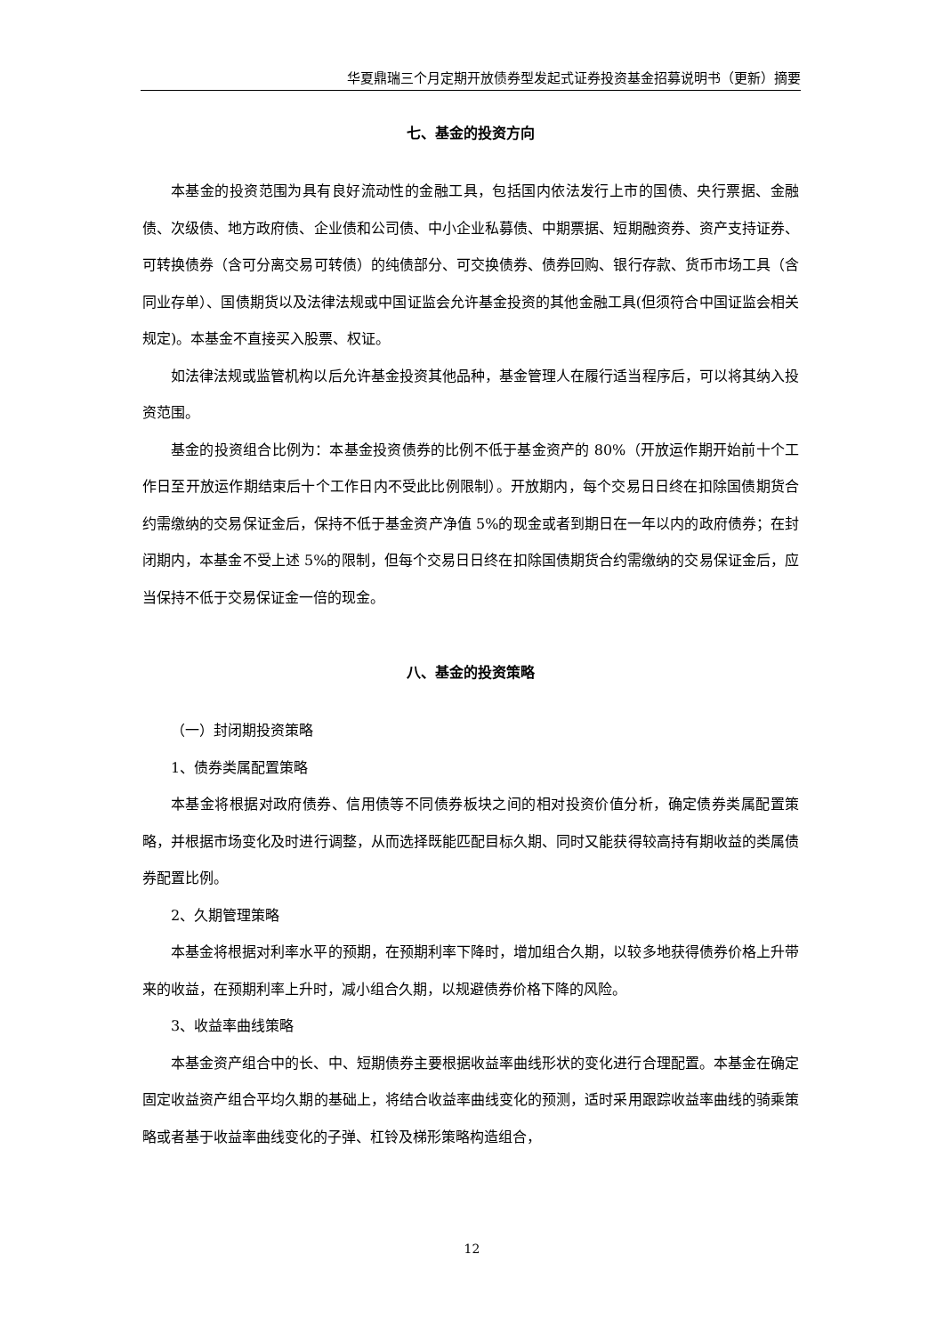华夏鼎瑞三个月定期开放债券型发起式证券投资基金招募说明书（更新）摘要
七、基金的投资方向
本基金的投资范围为具有良好流动性的金融工具，包括国内依法发行上市的国债、央行票据、金融债、次级债、地方政府债、企业债和公司债、中小企业私募债、中期票据、短期融资券、资产支持证券、可转换债券（含可分离交易可转债）的纯债部分、可交换债券、债券回购、银行存款、货币市场工具（含同业存单）、国债期货以及法律法规或中国证监会允许基金投资的其他金融工具(但须符合中国证监会相关规定)。本基金不直接买入股票、权证。
如法律法规或监管机构以后允许基金投资其他品种，基金管理人在履行适当程序后，可以将其纳入投资范围。
基金的投资组合比例为：本基金投资债券的比例不低于基金资产的 80%（开放运作期开始前十个工作日至开放运作期结束后十个工作日内不受此比例限制）。开放期内，每个交易日日终在扣除国债期货合约需缴纳的交易保证金后，保持不低于基金资产净值 5%的现金或者到期日在一年以内的政府债券；在封闭期内，本基金不受上述 5%的限制，但每个交易日日终在扣除国债期货合约需缴纳的交易保证金后，应当保持不低于交易保证金一倍的现金。
八、基金的投资策略
（一）封闭期投资策略
1、债券类属配置策略
本基金将根据对政府债券、信用债等不同债券板块之间的相对投资价值分析，确定债券类属配置策略，并根据市场变化及时进行调整，从而选择既能匹配目标久期、同时又能获得较高持有期收益的类属债券配置比例。
2、久期管理策略
本基金将根据对利率水平的预期，在预期利率下降时，增加组合久期，以较多地获得债券价格上升带来的收益，在预期利率上升时，减小组合久期，以规避债券价格下降的风险。
3、收益率曲线策略
本基金资产组合中的长、中、短期债券主要根据收益率曲线形状的变化进行合理配置。本基金在确定固定收益资产组合平均久期的基础上，将结合收益率曲线变化的预测，适时采用跟踪收益率曲线的骑乘策略或者基于收益率曲线变化的子弹、杠铃及梯形策略构造组合，
12